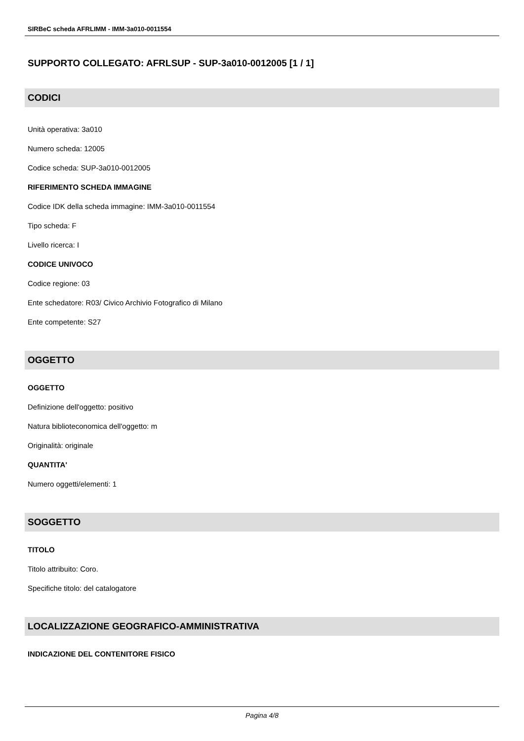SIRBeC scheda AFRLIMM - IMM-3a010-0011554
SUPPORTO COLLEGATO: AFRLSUP - SUP-3a010-0012005 [1 / 1]
CODICI
Unità operativa: 3a010
Numero scheda: 12005
Codice scheda: SUP-3a010-0012005
RIFERIMENTO SCHEDA IMMAGINE
Codice IDK della scheda immagine: IMM-3a010-0011554
Tipo scheda: F
Livello ricerca: I
CODICE UNIVOCO
Codice regione: 03
Ente schedatore: R03/ Civico Archivio Fotografico di Milano
Ente competente: S27
OGGETTO
OGGETTO
Definizione dell'oggetto: positivo
Natura biblioteconomica dell'oggetto: m
Originalità: originale
QUANTITA'
Numero oggetti/elementi: 1
SOGGETTO
TITOLO
Titolo attribuito: Coro.
Specifiche titolo: del catalogatore
LOCALIZZAZIONE GEOGRAFICO-AMMINISTRATIVA
INDICAZIONE DEL CONTENITORE FISICO
Pagina 4/8